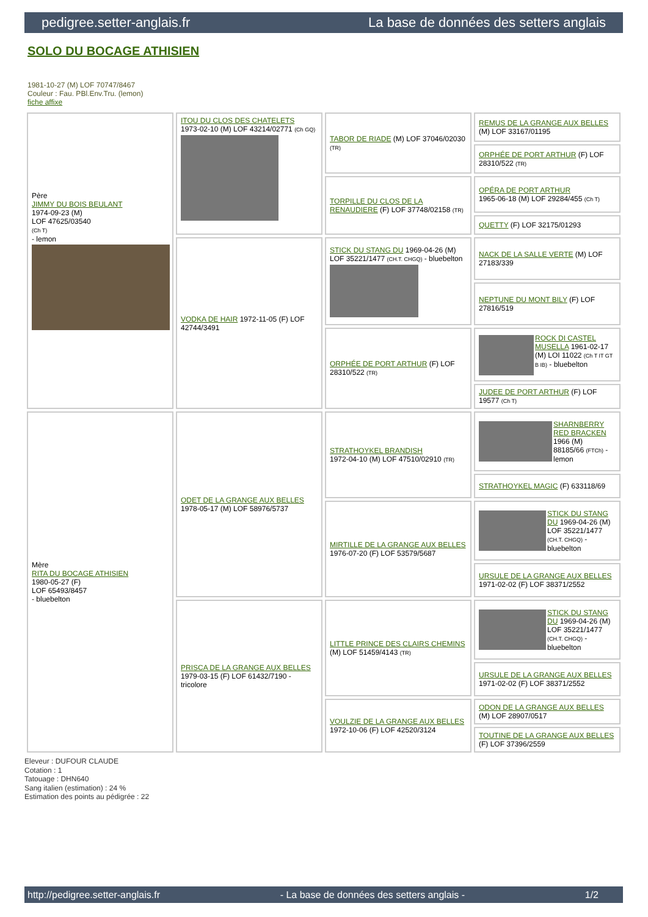pedigree.setter-anglais.fr La base de données des setters anglais
SOLO DU BOCAGE ATHISIEN
1981-10-27 (M) LOF 70747/8467
Couleur : Fau. PBl.Env.Tru. (lemon)
fiche affixe
| Père JIMMY DU BOIS BEULANT 1974-09-23 (M) LOF 47625/03540 (Ch T) - lemon | ITOU DU CLOS DES CHATELETS 1973-02-10 (M) LOF 43214/02771 (Ch GQ) | TABOR DE RIADE (M) LOF 37046/02030 (TR) | REMUS DE LA GRANGE AUX BELLES (M) LOF 33167/01195 |
| | | | ORPHÉE DE PORT ARTHUR (F) LOF 28310/522 (TR) |
| | | TORPILLE DU CLOS DE LA RENAUDIERE (F) LOF 37748/02158 (TR) | OPÉRA DE PORT ARTHUR 1965-06-18 (M) LOF 29284/455 (Ch T) |
| | | | QUETTY (F) LOF 32175/01293 |
| | VODKA DE HAIR 1972-11-05 (F) LOF 42744/3491 | STICK DU STANG DU 1969-04-26 (M) LOF 35221/1477 (CH.T. CHGQ) - bluebelton | NACK DE LA SALLE VERTE (M) LOF 27183/339 |
| | | | NEPTUNE DU MONT BILY (F) LOF 27816/519 |
| | | ORPHÉE DE PORT ARTHUR (F) LOF 28310/522 (TR) | ROCK DI CASTEL MUSELLA 1961-02-17 (M) LOI 11022 (Ch T IT GT B IB) - bluebelton |
| | | | JUDEE DE PORT ARTHUR (F) LOF 19577 (Ch T) |
| Mère RITA DU BOCAGE ATHISIEN 1980-05-27 (F) LOF 65493/8457 - bluebelton | ODET DE LA GRANGE AUX BELLES 1978-05-17 (M) LOF 58976/5737 | STRATHOYKEL BRANDISH 1972-04-10 (M) LOF 47510/02910 (TR) | SHARNBERRY RED BRACKEN 1966 (M) 88185/66 (FTCh) - lemon |
| | | | STRATHOYKEL MAGIC (F) 633118/69 |
| | | MIRTILLE DE LA GRANGE AUX BELLES 1976-07-20 (F) LOF 53579/5687 | STICK DU STANG DU 1969-04-26 (M) LOF 35221/1477 (CH.T. CHGQ) - bluebelton |
| | | | URSULE DE LA GRANGE AUX BELLES 1971-02-02 (F) LOF 38371/2552 |
| | PRISCA DE LA GRANGE AUX BELLES 1979-03-15 (F) LOF 61432/7190 - tricolore | LITTLE PRINCE DES CLAIRS CHEMINS (M) LOF 51459/4143 (TR) | STICK DU STANG DU 1969-04-26 (M) LOF 35221/1477 (CH.T. CHGQ) - bluebelton |
| | | | URSULE DE LA GRANGE AUX BELLES 1971-02-02 (F) LOF 38371/2552 |
| | | VOULZIE DE LA GRANGE AUX BELLES 1972-10-06 (F) LOF 42520/3124 | ODON DE LA GRANGE AUX BELLES (M) LOF 28907/0517 |
| | | | TOUTINE DE LA GRANGE AUX BELLES (F) LOF 37396/2559 |
Eleveur : DUFOUR CLAUDE
Cotation : 1
Tatouage : DHN640
Sang italien (estimation) : 24 %
Estimation des points au pédigrée : 22
http://pedigree.setter-anglais.fr - La base de données des setters anglais - 1/2